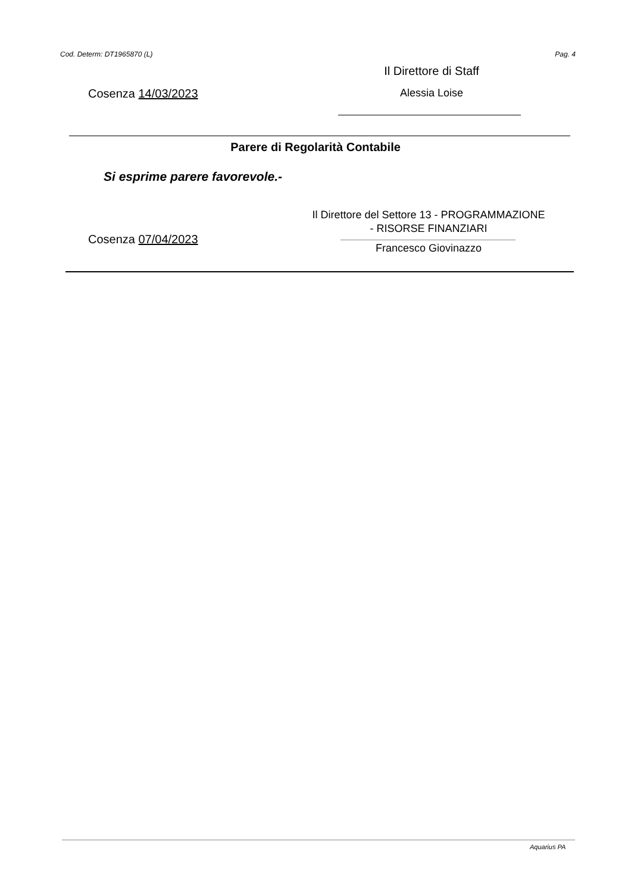Cod. Determ: DT1965870 (L) Pag. 4
Il Direttore di Staff
Cosenza 14/03/2023 Alessia Loise
Parere di Regolarità Contabile
Si esprime parere favorevole.-
Il Direttore del Settore 13 - PROGRAMMAZIONE
- RISORSE FINANZIARI
Cosenza 07/04/2023
Francesco Giovinazzo
Aquarius PA